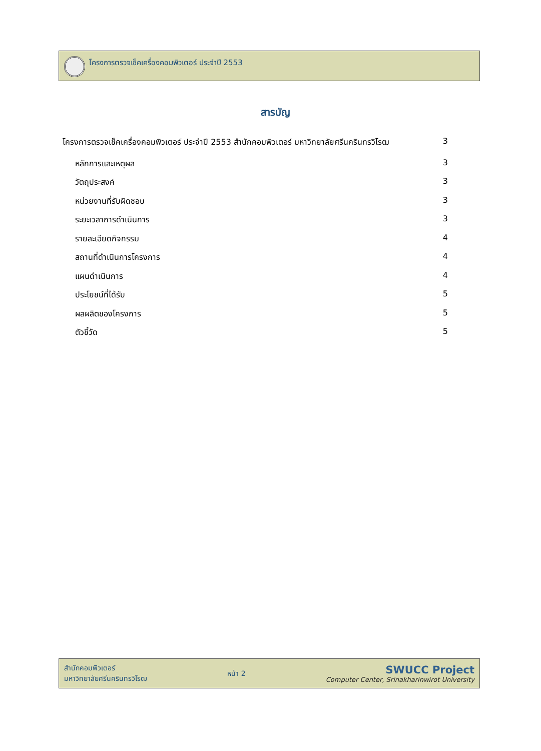โครงการตรวจเช็คเครื่องคอมพิวเตอร์ ประจำปี 2553
สารบัญ
โครงการตรวจเช็คเครื่องคอมพิวเตอร์ ประจำปี 2553 สำนักคอมพิวเตอร์ มหาวิทยาลัยศรีนครินทรวิโรฒ 3
หลักการและเหตุผล 3
วัตถุประสงค์ 3
หน่วยงานที่รับผิดชอบ 3
ระยะเวลาการดำเนินการ 3
รายละเอียดกิจกรรม 4
สถานที่ดำเนินการโครงการ 4
แผนดำเนินการ 4
ประโยชน์ที่ได้รับ 5
ผลผลิตของโครงการ 5
ตัวชี้วัด 5
สำนักคอมพิวเตอร์
มหาวิทยาลัยศรีนครินทรวิโรฒ
หน้า 2
SWUCC Project
Computer Center, Srinakharinwirot University